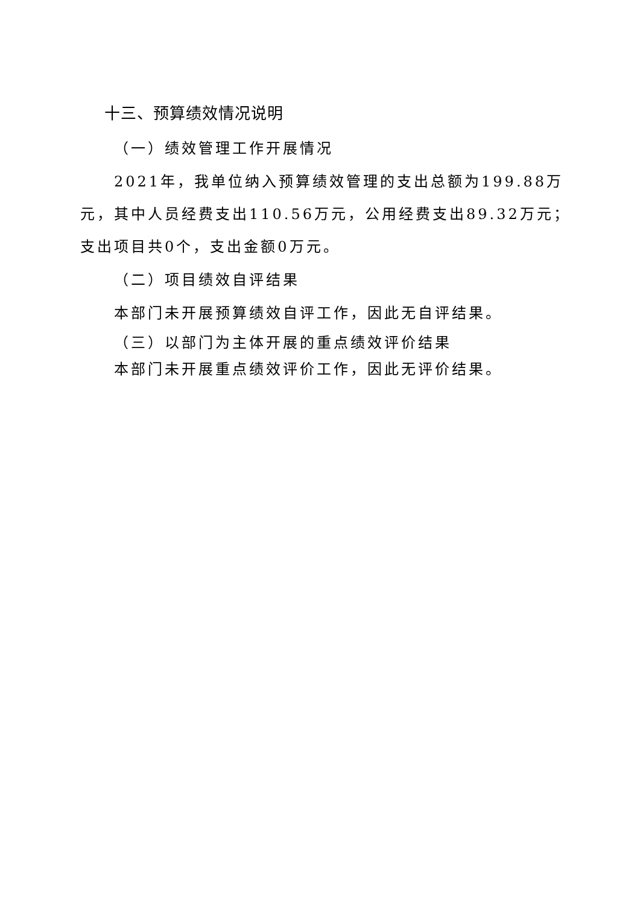十三、预算绩效情况说明
（一）绩效管理工作开展情况
2021年，我单位纳入预算绩效管理的支出总额为199.88万元，其中人员经费支出110.56万元，公用经费支出89.32万元；支出项目共0个，支出金额0万元。
（二）项目绩效自评结果
本部门未开展预算绩效自评工作，因此无自评结果。
（三）以部门为主体开展的重点绩效评价结果
本部门未开展重点绩效评价工作，因此无评价结果。